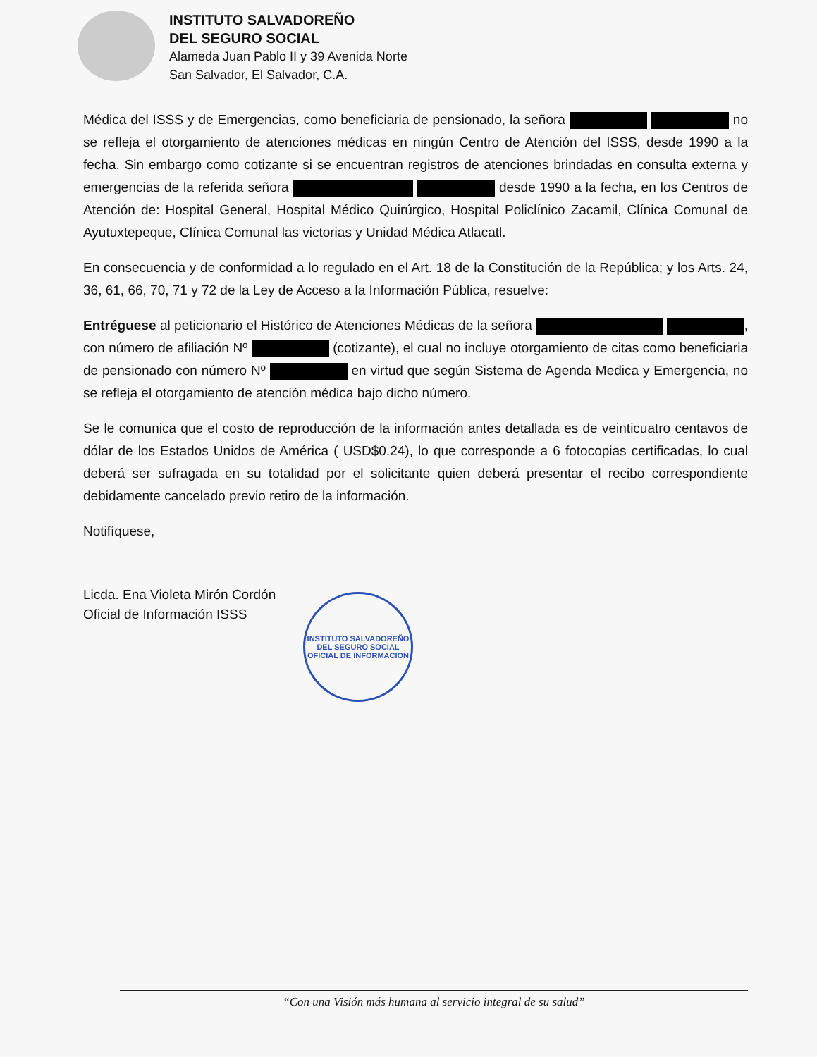INSTITUTO SALVADOREÑO
DEL SEGURO SOCIAL
Alameda Juan Pablo II y 39 Avenida Norte
San Salvador, El Salvador, C.A.
Médica del ISSS y de Emergencias, como beneficiaria de pensionado, la señora no se refleja el otorgamiento de atenciones médicas en ningún Centro de Atención del ISSS, desde 1990 a la fecha. Sin embargo como cotizante si se encuentran registros de atenciones brindadas en consulta externa y emergencias de la referida señora desde 1990 a la fecha, en los Centros de Atención de: Hospital General, Hospital Médico Quirúrgico, Hospital Policlínico Zacamil, Clínica Comunal de Ayutuxtepeque, Clínica Comunal las victorias y Unidad Médica Atlacatl.
En consecuencia y de conformidad a lo regulado en el Art. 18 de la Constitución de la República; y los Arts. 24, 36, 61, 66, 70, 71 y 72 de la Ley de Acceso a la Información Pública, resuelve:
Entréguese al peticionario el Histórico de Atenciones Médicas de la señora , con número de afiliación Nº (cotizante), el cual no incluye otorgamiento de citas como beneficiaria de pensionado con número Nº en virtud que según Sistema de Agenda Medica y Emergencia, no se refleja el otorgamiento de atención médica bajo dicho número.
Se le comunica que el costo de reproducción de la información antes detallada es de veinticuatro centavos de dólar de los Estados Unidos de América ( USD$0.24), lo que corresponde a 6 fotocopias certificadas, lo cual deberá ser sufragada en su totalidad por el solicitante quien deberá presentar el recibo correspondiente debidamente cancelado previo retiro de la información.
Notifíquese,
Licda. Ena Violeta Mirón Cordón
Oficial de Información ISSS
INSTITUTO SALVADOREÑO DEL SEGURO SOCIAL
OFICIAL DE INFORMACION
“Con una Visión más humana al servicio integral de su salud”